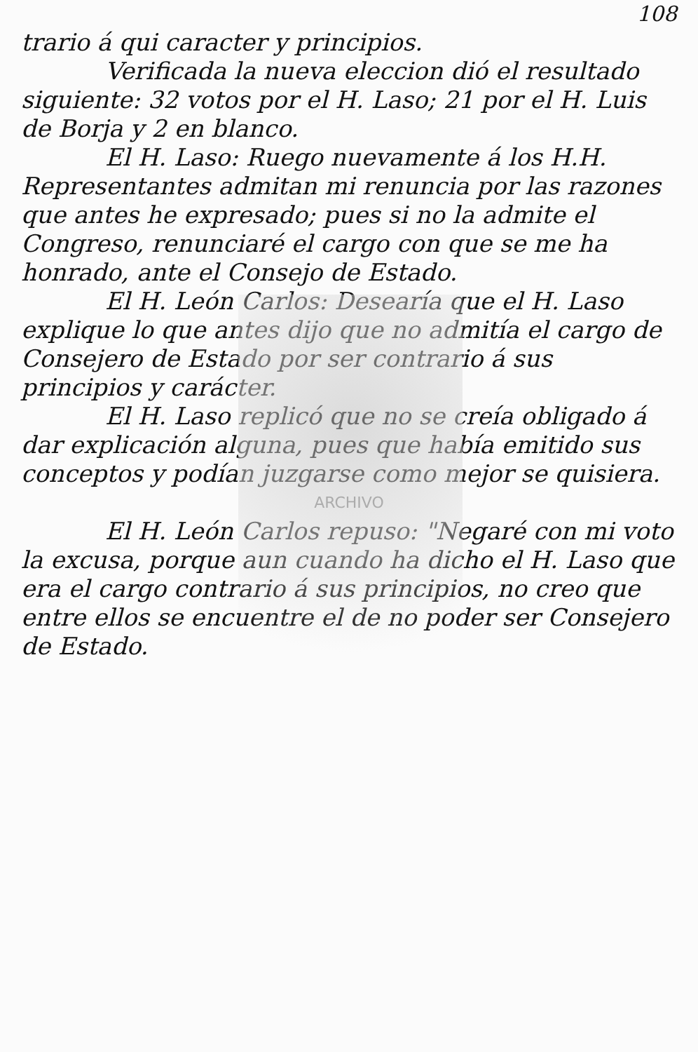108
trario á qui caracter y principios.
Verificada la nueva eleccion dió el resultado siguiente: 32 votos por el H. Laso; 21 por el H. Luis de Borja y 2 en blanco.
El H. Laso: Ruego nuevamente á los H.H. Representantes admitan mi renuncia por las razones que antes he expresado; pues si no la admite el Congreso, renunciaré el cargo con que se me ha honrado, ante el Consejo de Estado.
El H. León Carlos: Desearía que el H. Laso explique lo que antes dijo que no admitía el cargo de Consejero de Estado por ser contrario á sus principios y carácter.
El H. Laso replicó que no se creía obligado á dar explicación alguna, pues que había emitido sus conceptos y podían juzgarse como mejor se quisiera.
ARCHIVO
El H. León Carlos repuso: "Negaré con mi voto la excusa, porque aun cuando ha dicho el H. Laso que era el cargo contrario á sus principios, no creo que entre ellos se encuentre el de no poder ser Consejero de Estado.